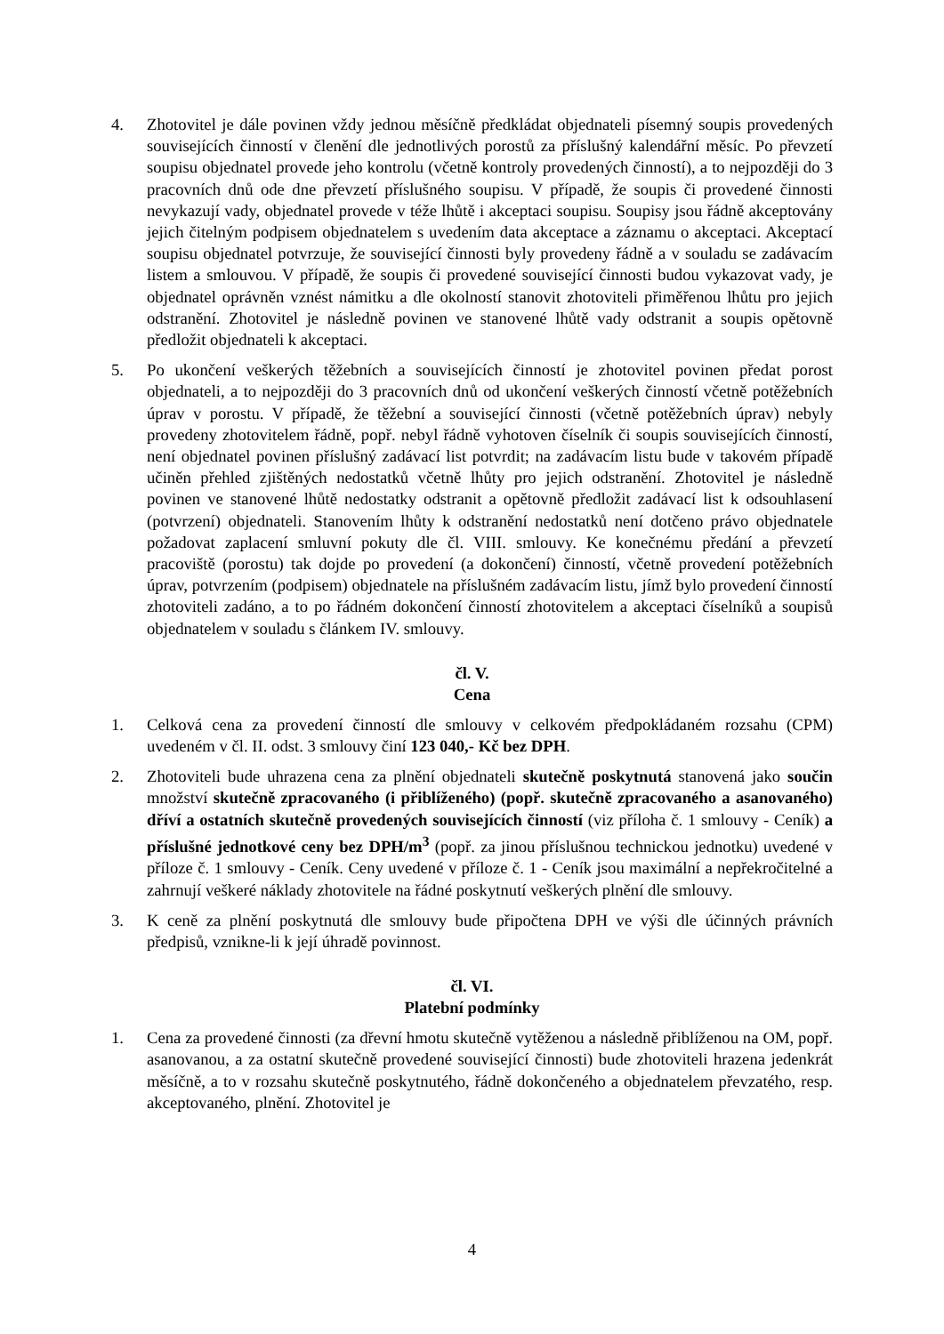4. Zhotovitel je dále povinen vždy jednou měsíčně předkládat objednateli písemný soupis provedených souvisejících činností v členění dle jednotlivých porostů za příslušný kalendářní měsíc. Po převzetí soupisu objednatel provede jeho kontrolu (včetně kontroly provedených činností), a to nejpozději do 3 pracovních dnů ode dne převzetí příslušného soupisu. V případě, že soupis či provedené činnosti nevykazují vady, objednatel provede v téže lhůtě i akceptaci soupisu. Soupisy jsou řádně akceptovány jejich čitelným podpisem objednatelem s uvedením data akceptace a záznamu o akceptaci. Akceptací soupisu objednatel potvrzuje, že související činnosti byly provedeny řádně a v souladu se zadávacím listem a smlouvou. V případě, že soupis či provedené související činnosti budou vykazovat vady, je objednatel oprávněn vznést námitku a dle okolností stanovit zhotoviteli přiměřenou lhůtu pro jejich odstranění. Zhotovitel je následně povinen ve stanovené lhůtě vady odstranit a soupis opětovně předložit objednateli k akceptaci.
5. Po ukončení veškerých těžebních a souvisejících činností je zhotovitel povinen předat porost objednateli, a to nejpozději do 3 pracovních dnů od ukončení veškerých činností včetně potěžebních úprav v porostu. V případě, že těžební a související činnosti (včetně potěžebních úprav) nebyly provedeny zhotovitelem řádně, popř. nebyl řádně vyhotoven číselník či soupis souvisejících činností, není objednatel povinen příslušný zadávací list potvrdit; na zadávacím listu bude v takovém případě učiněn přehled zjištěných nedostatků včetně lhůty pro jejich odstranění. Zhotovitel je následně povinen ve stanovené lhůtě nedostatky odstranit a opětovně předložit zadávací list k odsouhlasení (potvrzení) objednateli. Stanovením lhůty k odstranění nedostatků není dotčeno právo objednatele požadovat zaplacení smluvní pokuty dle čl. VIII. smlouvy. Ke konečnému předání a převzetí pracoviště (porostu) tak dojde po provedení (a dokončení) činností, včetně provedení potěžebních úprav, potvrzením (podpisem) objednatele na příslušném zadávacím listu, jímž bylo provedení činností zhotoviteli zadáno, a to po řádném dokončení činností zhotovitelem a akceptaci číselníků a soupisů objednatelem v souladu s článkem IV. smlouvy.
čl. V.
Cena
1. Celková cena za provedení činností dle smlouvy v celkovém předpokládaném rozsahu (CPM) uvedeném v čl. II. odst. 3 smlouvy činí 123 040,- Kč bez DPH.
2. Zhotoviteli bude uhrazena cena za plnění objednateli skutečně poskytnutá stanovená jako součin množství skutečně zpracovaného (i přiblíženého) (popř. skutečně zpracovaného a asanovaného) dříví a ostatních skutečně provedených souvisejících činností (viz příloha č. 1 smlouvy - Ceník) a příslušné jednotkové ceny bez DPH/m<sup>3</sup> (popř. za jinou příslušnou technickou jednotku) uvedené v příloze č. 1 smlouvy - Ceník. Ceny uvedené v příloze č. 1 - Ceník jsou maximální a nepřekročitelné a zahrnují veškeré náklady zhotovitele na řádné poskytnutí veškerých plnění dle smlouvy.
3. K ceně za plnění poskytnutá dle smlouvy bude připočtena DPH ve výši dle účinných právních předpisů, vznikne-li k její úhradě povinnost.
čl. VI.
Platební podmínky
1. Cena za provedené činnosti (za dřevní hmotu skutečně vytěženou a následně přiblíženou na OM, popř. asanovanou, a za ostatní skutečně provedené související činnosti) bude zhotoviteli hrazena jedenkrát měsíčně, a to v rozsahu skutečně poskytnutého, řádně dokončeného a objednatelem převzatého, resp. akceptovaného, plnění. Zhotovitel je
4